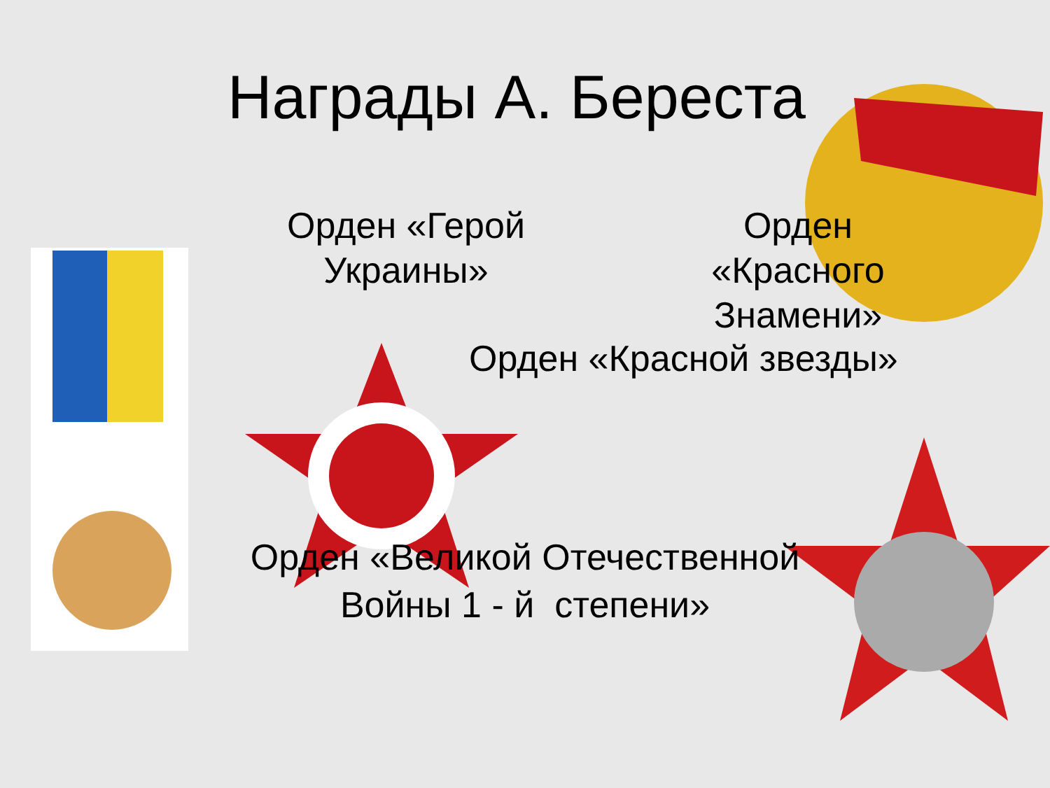Награды А. Береста
Орден «Герой Украины»
Орден «Красного Знамени»
Орден «Красной звезды»
Орден «Великой Отечественной Войны 1 - й степени»